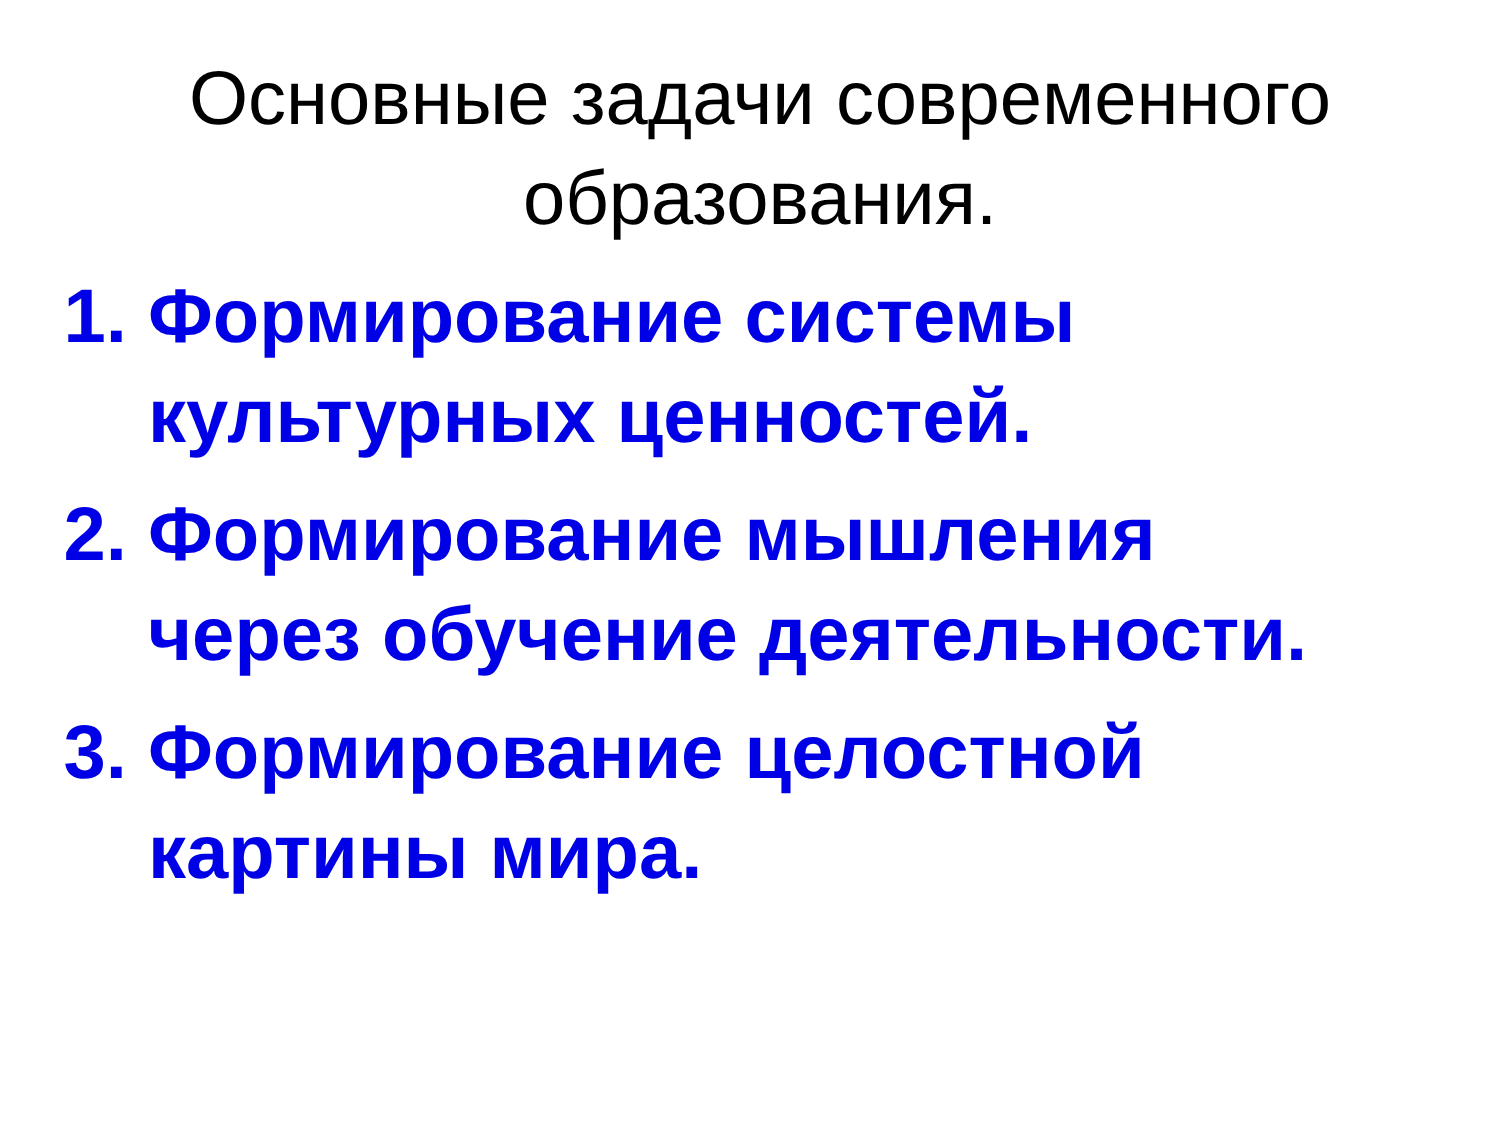Основные задачи современного
образования.
1. Формирование системы
культурных ценностей.
2. Формирование мышления
через обучение деятельности.
3. Формирование целостной
картины мира.